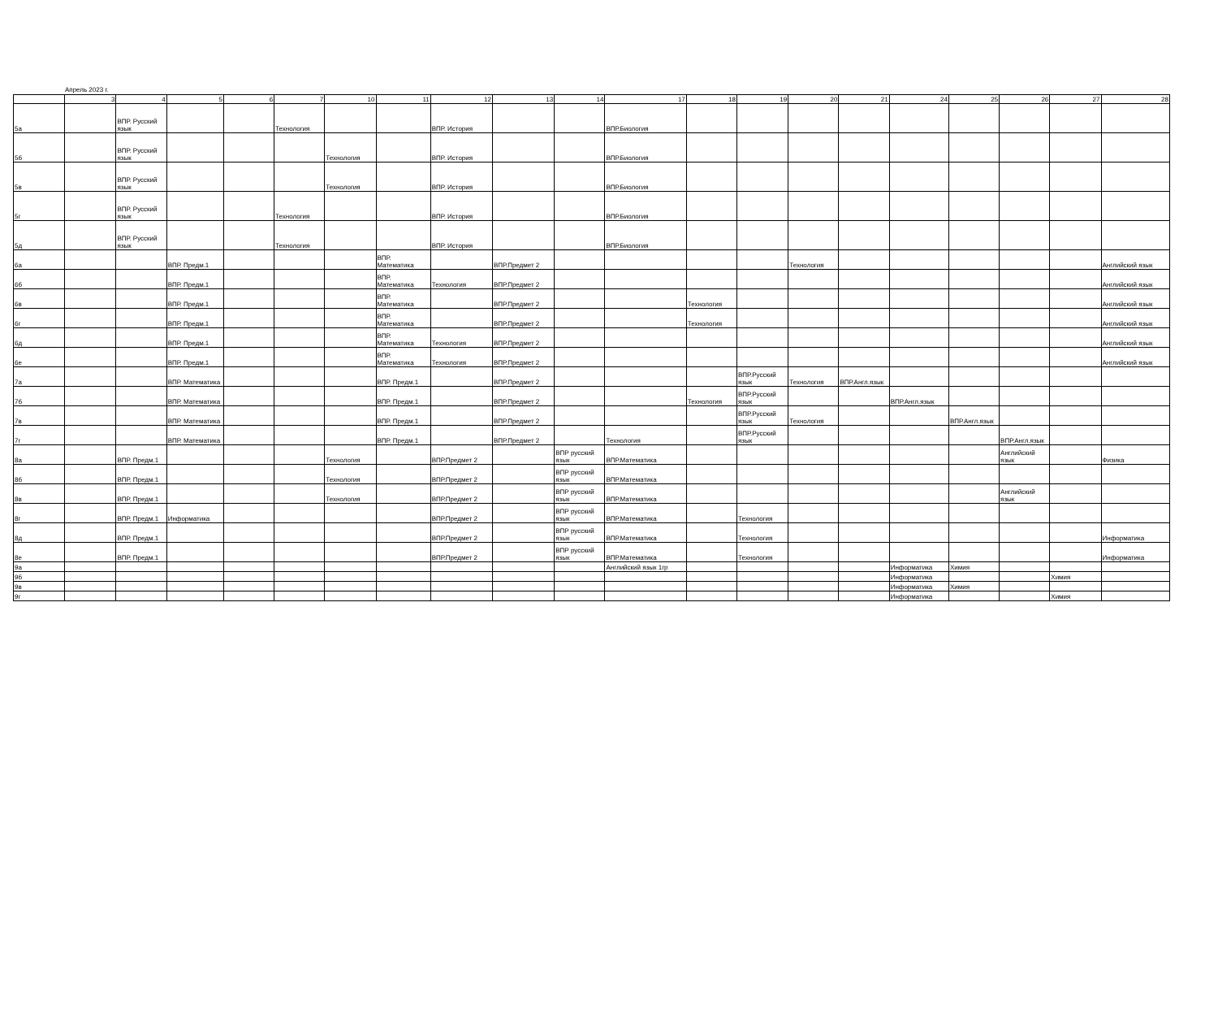Апрель 2023 г.
| | 3 | 4 | 5 | 6 | 7 | 10 | 11 | 12 | 13 | 14 | 17 | 18 | 19 | 20 | 21 | 24 | 25 | 26 | 27 | 28 |
| 5а | | ВПР. Русский язык | | | Технология | | | ВПР. История | | | ВПР.Биология | | | | | | | | | |
| 5б | | ВПР. Русский язык | | | | Технология | | ВПР. История | | | ВПР.Биология | | | | | | | | | |
| 5в | | ВПР. Русский язык | | | | Технология | | ВПР. История | | | ВПР.Биология | | | | | | | | | |
| 5г | | ВПР. Русский язык | | | Технология | | | ВПР. История | | | ВПР.Биология | | | | | | | | | |
| 5д | | ВПР. Русский язык | | | Технология | | | ВПР. История | | | ВПР.Биология | | | | | | | | | |
| 6а | | | ВПР. Предм.1 | | | | ВПР. Математика | | ВПР.Предмет 2 | | | | | Технология | | | | | | Английский язык |
| 6б | | | ВПР. Предм.1 | | | | ВПР. Математика | Технология | ВПР.Предмет 2 | | | | | | | | | | | Английский язык |
| 6в | | | ВПР. Предм.1 | | | | ВПР. Математика | | ВПР.Предмет 2 | | | Технология | | | | | | | | Английский язык |
| 6г | | | ВПР. Предм.1 | | | | ВПР. Математика | | ВПР.Предмет 2 | | | Технология | | | | | | | | Английский язык |
| 6д | | | ВПР. Предм.1 | | | | ВПР. Математика | Технология | ВПР.Предмет 2 | | | | | | | | | | | Английский язык |
| 6е | | | ВПР. Предм.1 | | | | ВПР. Математика | Технология | ВПР.Предмет 2 | | | | | | | | | | | Английский язык |
| 7а | | | ВПР. Математика | | | | ВПР. Предм.1 | | ВПР.Предмет 2 | | | | ВПР.Русский язык | Технология | ВПР.Англ.язык | | | | | |
| 7б | | | ВПР. Математика | | | | ВПР. Предм.1 | | ВПР.Предмет 2 | | | Технология | ВПР.Русский язык | | | ВПР.Англ.язык | | | | |
| 7в | | | ВПР. Математика | | | | ВПР. Предм.1 | | ВПР.Предмет 2 | | | | ВПР.Русский язык | Технология | | | ВПР.Англ.язык | | | |
| 7г | | | ВПР. Математика | | | | ВПР. Предм.1 | | ВПР.Предмет 2 | | Технология | | ВПР.Русский язык | | | | | ВПР.Англ.язык | | |
| 8а | | ВПР. Предм.1 | | | | Технология | | ВПР.Предмет 2 | | ВПР русский язык | ВПР.Математика | | | | | | | Английский язык | | Физика |
| 8б | | ВПР. Предм.1 | | | | Технология | | ВПР.Предмет 2 | | ВПР русский язык | ВПР.Математика | | | | | | | | | |
| 8в | | ВПР. Предм.1 | | | | Технология | | ВПР.Предмет 2 | | ВПР русский язык | ВПР.Математика | | | | | | | Английский язык | | |
| 8г | | ВПР. Предм.1 | Информатика | | | | | ВПР.Предмет 2 | | ВПР русский язык | ВПР.Математика | | Технология | | | | | | | |
| 8д | | ВПР. Предм.1 | | | | | | ВПР.Предмет 2 | | ВПР русский язык | ВПР.Математика | | Технология | | | | | | | Информатика |
| 8е | | ВПР. Предм.1 | | | | | | ВПР.Предмет 2 | | ВПР русский язык | ВПР.Математика | | Технология | | | | | | | Информатика |
| 9а | | | | | | | | | | | Английский язык 1гр | | | | | Информатика | Химия | | | |
| 9б | | | | | | | | | | | | | | | | Информатика | | | Химия | |
| 9в | | | | | | | | | | | | | | | | Информатика | Химия | | | |
| 9г | | | | | | | | | | | | | | | | Информатика | | | Химия | |